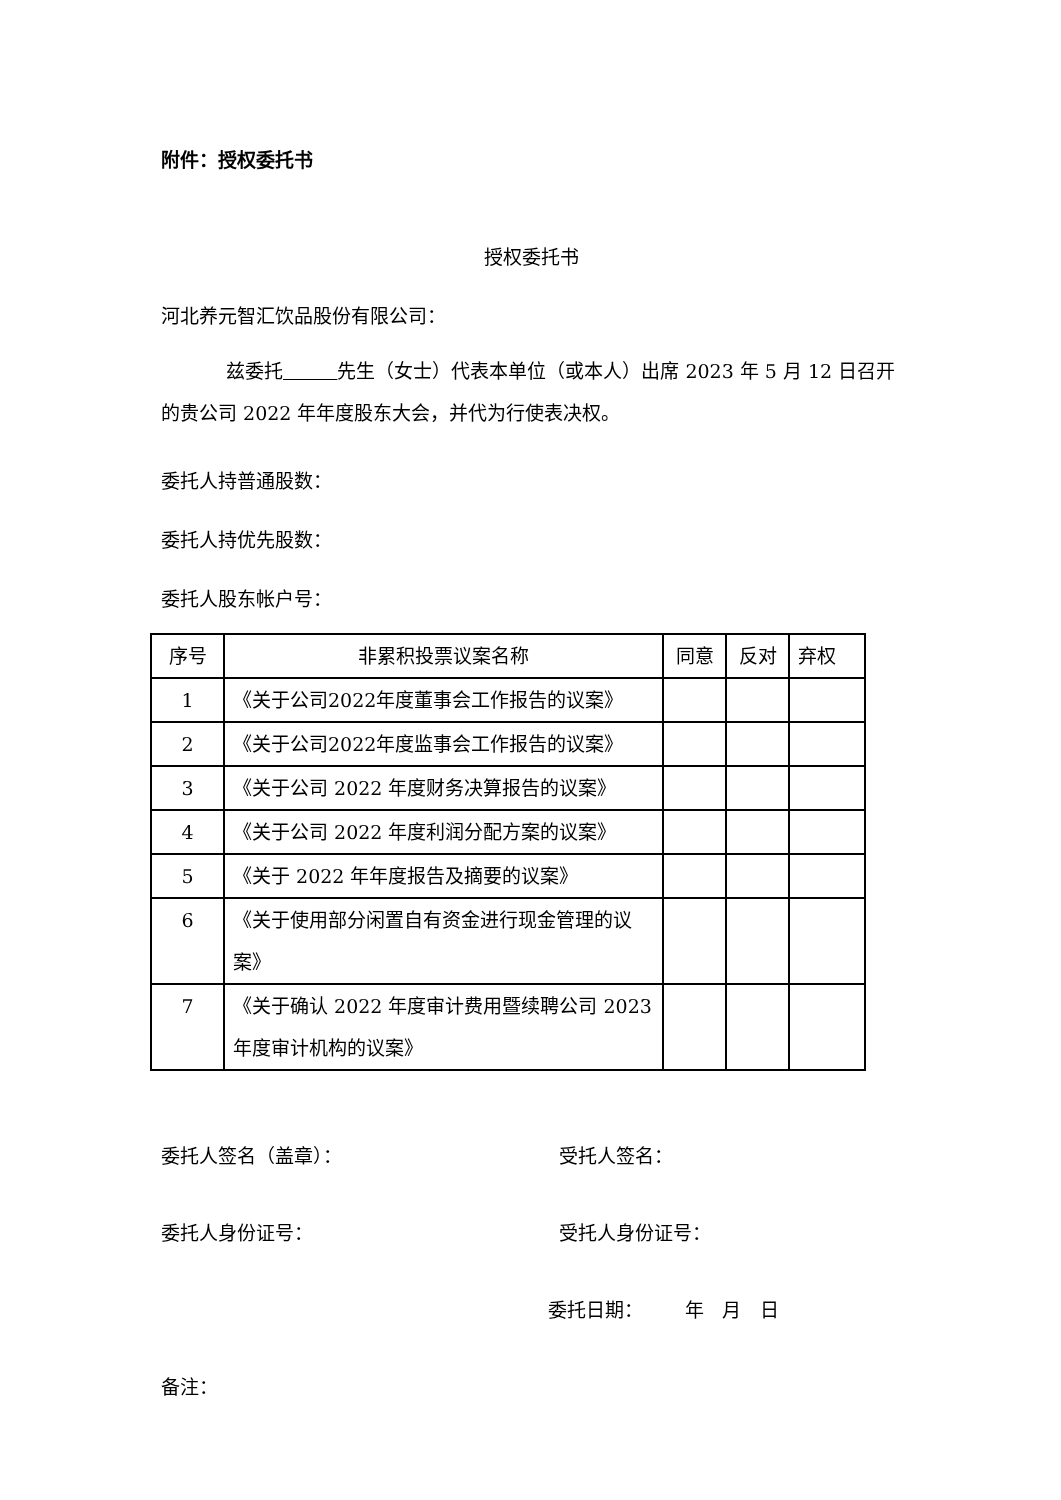附件：授权委托书
授权委托书
河北养元智汇饮品股份有限公司：
兹委托 先生（女士）代表本单位（或本人）出席 2023 年 5 月 12 日召开的贵公司 2022 年年度股东大会，并代为行使表决权。
委托人持普通股数：
委托人持优先股数：
委托人股东帐户号：
| 序号 | 非累积投票议案名称 | 同意 | 反对 | 弃权 |
| 1 | 《关于公司2022年度董事会工作报告的议案》 | | | |
| 2 | 《关于公司2022年度监事会工作报告的议案》 | | | |
| 3 | 《关于公司 2022 年度财务决算报告的议案》 | | | |
| 4 | 《关于公司 2022 年度利润分配方案的议案》 | | | |
| 5 | 《关于 2022 年年度报告及摘要的议案》 | | | |
| 6 | 《关于使用部分闲置自有资金进行现金管理的议案》 | | | |
| 7 | 《关于确认 2022 年度审计费用暨续聘公司 2023 年度审计机构的议案》 | | | |
委托人签名（盖章）： 受托人签名：
委托人身份证号： 受托人身份证号：
委托日期： 年 月 日
备注：